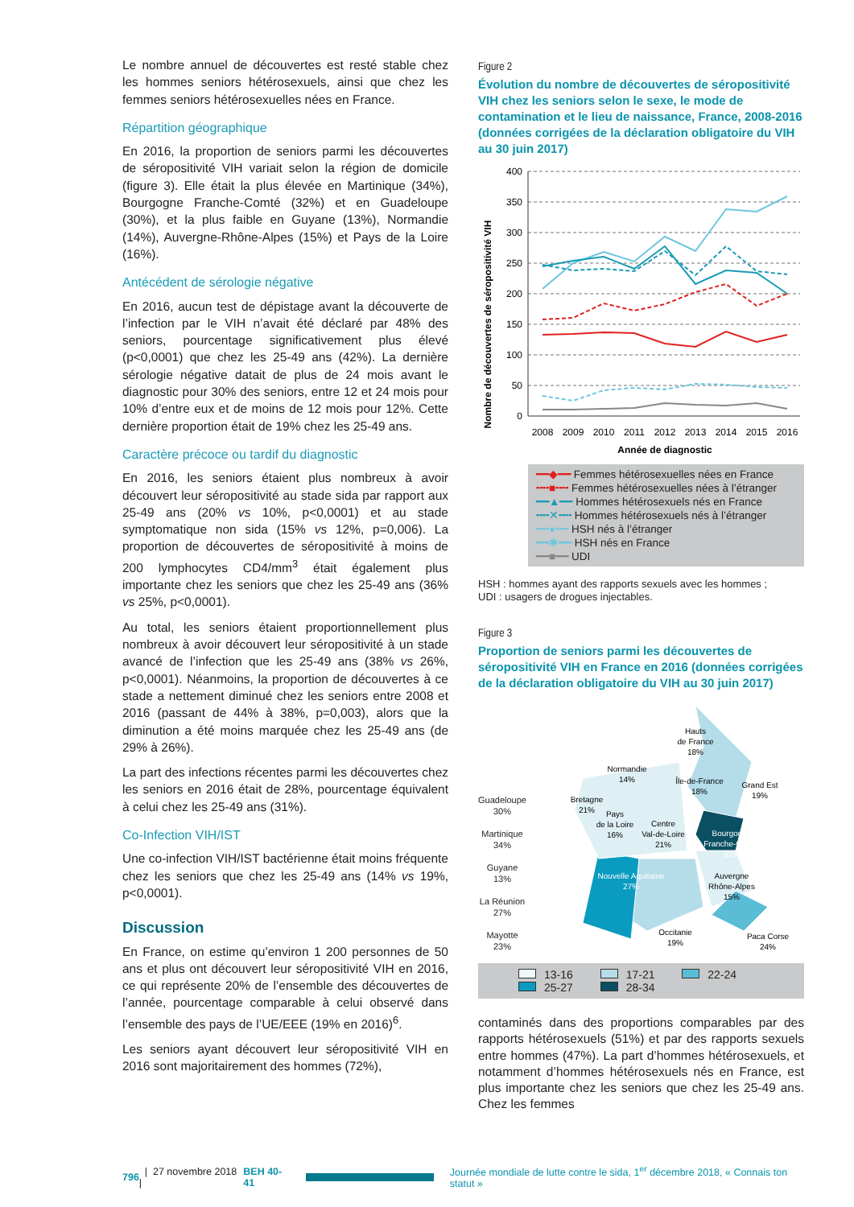Le nombre annuel de découvertes est resté stable chez les hommes seniors hétérosexuels, ainsi que chez les femmes seniors hétérosexuelles nées en France.
Répartition géographique
En 2016, la proportion de seniors parmi les découvertes de séropositivité VIH variait selon la région de domicile (figure 3). Elle était la plus élevée en Martinique (34%), Bourgogne Franche-Comté (32%) et en Guadeloupe (30%), et la plus faible en Guyane (13%), Normandie (14%), Auvergne-Rhône-Alpes (15%) et Pays de la Loire (16%).
Antécédent de sérologie négative
En 2016, aucun test de dépistage avant la découverte de l’infection par le VIH n’avait été déclaré par 48% des seniors, pourcentage significativement plus élevé (p<0,0001) que chez les 25-49 ans (42%). La dernière sérologie négative datait de plus de 24 mois avant le diagnostic pour 30% des seniors, entre 12 et 24 mois pour 10% d’entre eux et de moins de 12 mois pour 12%. Cette dernière proportion était de 19% chez les 25-49 ans.
Caractère précoce ou tardif du diagnostic
En 2016, les seniors étaient plus nombreux à avoir découvert leur séropositivité au stade sida par rapport aux 25-49 ans (20% vs 10%, p<0,0001) et au stade symptomatique non sida (15% vs 12%, p=0,006). La proportion de découvertes de séropositivité à moins de 200 lymphocytes CD4/mm<sup>3</sup> était également plus importante chez les seniors que chez les 25-49 ans (36% vs 25%, p<0,0001).
Au total, les seniors étaient proportionnellement plus nombreux à avoir découvert leur séropositivité à un stade avancé de l’infection que les 25-49 ans (38% vs 26%, p<0,0001). Néanmoins, la proportion de découvertes à ce stade a nettement diminué chez les seniors entre 2008 et 2016 (passant de 44% à 38%, p=0,003), alors que la diminution a été moins marquée chez les 25-49 ans (de 29% à 26%).
La part des infections récentes parmi les découvertes chez les seniors en 2016 était de 28%, pourcentage équivalent à celui chez les 25-49 ans (31%).
Co-Infection VIH/IST
Une co-infection VIH/IST bactérienne était moins fréquente chez les seniors que chez les 25-49 ans (14% vs 19%, p<0,0001).
Discussion
En France, on estime qu’environ 1 200 personnes de 50 ans et plus ont découvert leur séropositivité VIH en 2016, ce qui représente 20% de l’ensemble des découvertes de l’année, pourcentage comparable à celui observé dans l’ensemble des pays de l’UE/EEE (19% en 2016)<sup>6</sup>.
Les seniors ayant découvert leur séropositivité VIH en 2016 sont majoritairement des hommes (72%),
Figure 2
Évolution du nombre de découvertes de séropositivité VIH chez les seniors selon le sexe, le mode de contamination et le lieu de naissance, France, 2008-2016 (données corrigées de la déclaration obligatoire du VIH au 30 juin 2017)
Nombre de découvertes de séropositivité VIH
400
350
300
250
200
150
100
50
0
2008
2009
2010
2011
2012
2013
2014
2015
2016
Année de diagnostic
━━◆━━ Femmes hétérosexuelles nées en France
╍╍■╍╍ Femmes hétérosexuelles nées à l’étranger
━━▲━━ Hommes hétérosexuels nés en France
╍╍✕╍╍ Hommes hétérosexuels nés à l’étranger
╍╍●╍╍ HSH nés à l’étranger
━━✱━━ HSH nés en France
━━■━━ UDI
HSH : hommes ayant des rapports sexuels avec les hommes ;
UDI : usagers de drogues injectables.
Figure 3
Proportion de seniors parmi les découvertes de séropositivité VIH en France en 2016 (données corrigées de la déclaration obligatoire du VIH au 30 juin 2017)
Guadeloupe
30%
Martinique
34%
Guyane
13%
La Réunion
27%
Mayotte
23%
Hauts
de France
18%
Normandie
14%
Île-de-France
18%
Grand Est
19%
Bretagne
21%
Pays
de la Loire
16%
Centre
Val-de-Loire
21%
Bourgogne
Franche-Comté
32%
Nouvelle Aquitaine
27%
Auvergne
Rhône-Alpes
15%
Occitanie
19%
Paca Corse
24%
13-16
17-21
22-24
25-27
28-34
contaminés dans des proportions comparables par des rapports hétérosexuels (51%) et par des rapports sexuels entre hommes (47%). La part d’hommes hétérosexuels, et notamment d’hommes hétérosexuels nés en France, est plus importante chez les seniors que chez les 25-49 ans. Chez les femmes
796 | 27 novembre 2018 | BEH 40-41 Journée mondiale de lutte contre le sida, 1<sup>er</sup> décembre 2018, « Connais ton statut »